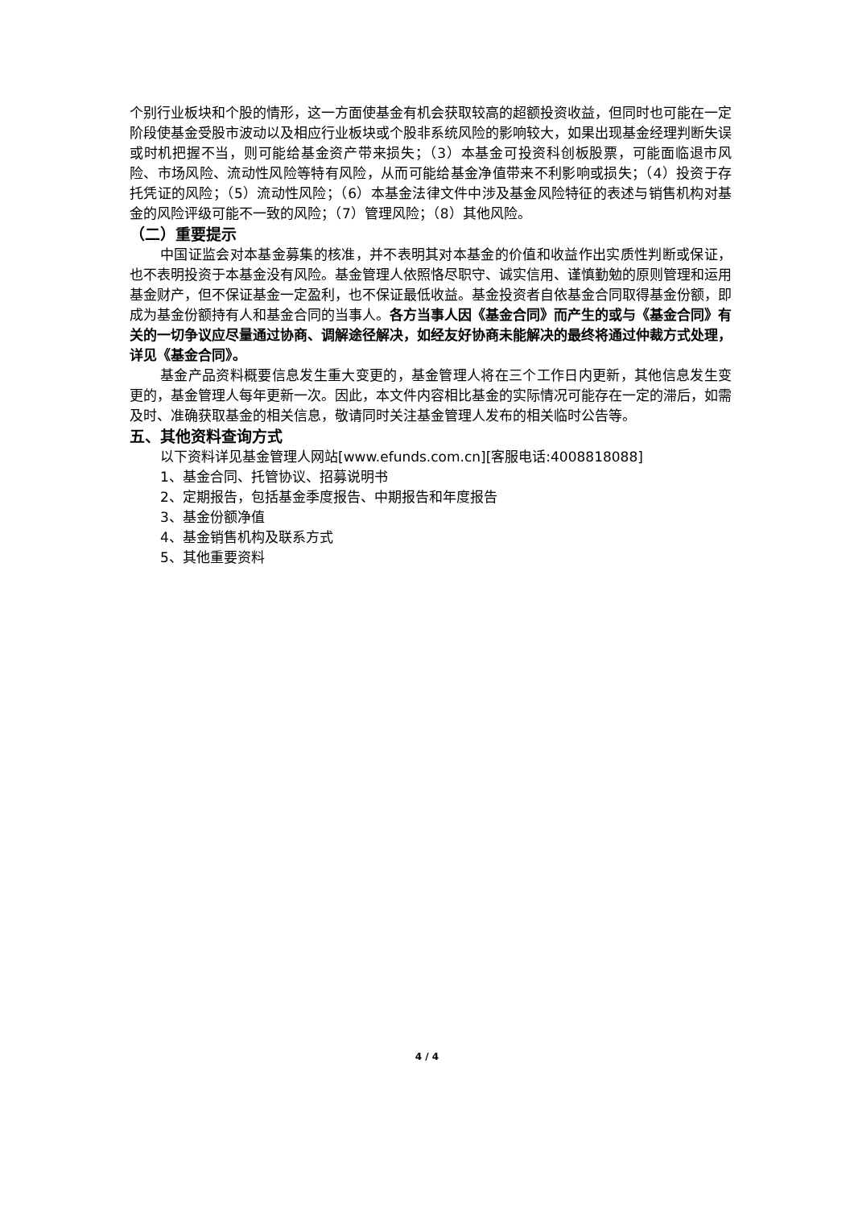个别行业板块和个股的情形，这一方面使基金有机会获取较高的超额投资收益，但同时也可能在一定阶段使基金受股市波动以及相应行业板块或个股非系统风险的影响较大，如果出现基金经理判断失误或时机把握不当，则可能给基金资产带来损失；（3）本基金可投资科创板股票，可能面临退市风险、市场风险、流动性风险等特有风险，从而可能给基金净值带来不利影响或损失；（4）投资于存托凭证的风险；（5）流动性风险；（6）本基金法律文件中涉及基金风险特征的表述与销售机构对基金的风险评级可能不一致的风险；（7）管理风险；（8）其他风险。
（二）重要提示
中国证监会对本基金募集的核准，并不表明其对本基金的价值和收益作出实质性判断或保证，也不表明投资于本基金没有风险。基金管理人依照恪尽职守、诚实信用、谨慎勤勉的原则管理和运用基金财产，但不保证基金一定盈利，也不保证最低收益。基金投资者自依基金合同取得基金份额，即成为基金份额持有人和基金合同的当事人。各方当事人因《基金合同》而产生的或与《基金合同》有关的一切争议应尽量通过协商、调解途径解决，如经友好协商未能解决的最终将通过仲裁方式处理，详见《基金合同》。
基金产品资料概要信息发生重大变更的，基金管理人将在三个工作日内更新，其他信息发生变更的，基金管理人每年更新一次。因此，本文件内容相比基金的实际情况可能存在一定的滞后，如需及时、准确获取基金的相关信息，敬请同时关注基金管理人发布的相关临时公告等。
五、其他资料查询方式
以下资料详见基金管理人网站[www.efunds.com.cn][客服电话:4008818088]
1、基金合同、托管协议、招募说明书
2、定期报告，包括基金季度报告、中期报告和年度报告
3、基金份额净值
4、基金销售机构及联系方式
5、其他重要资料
4 / 4